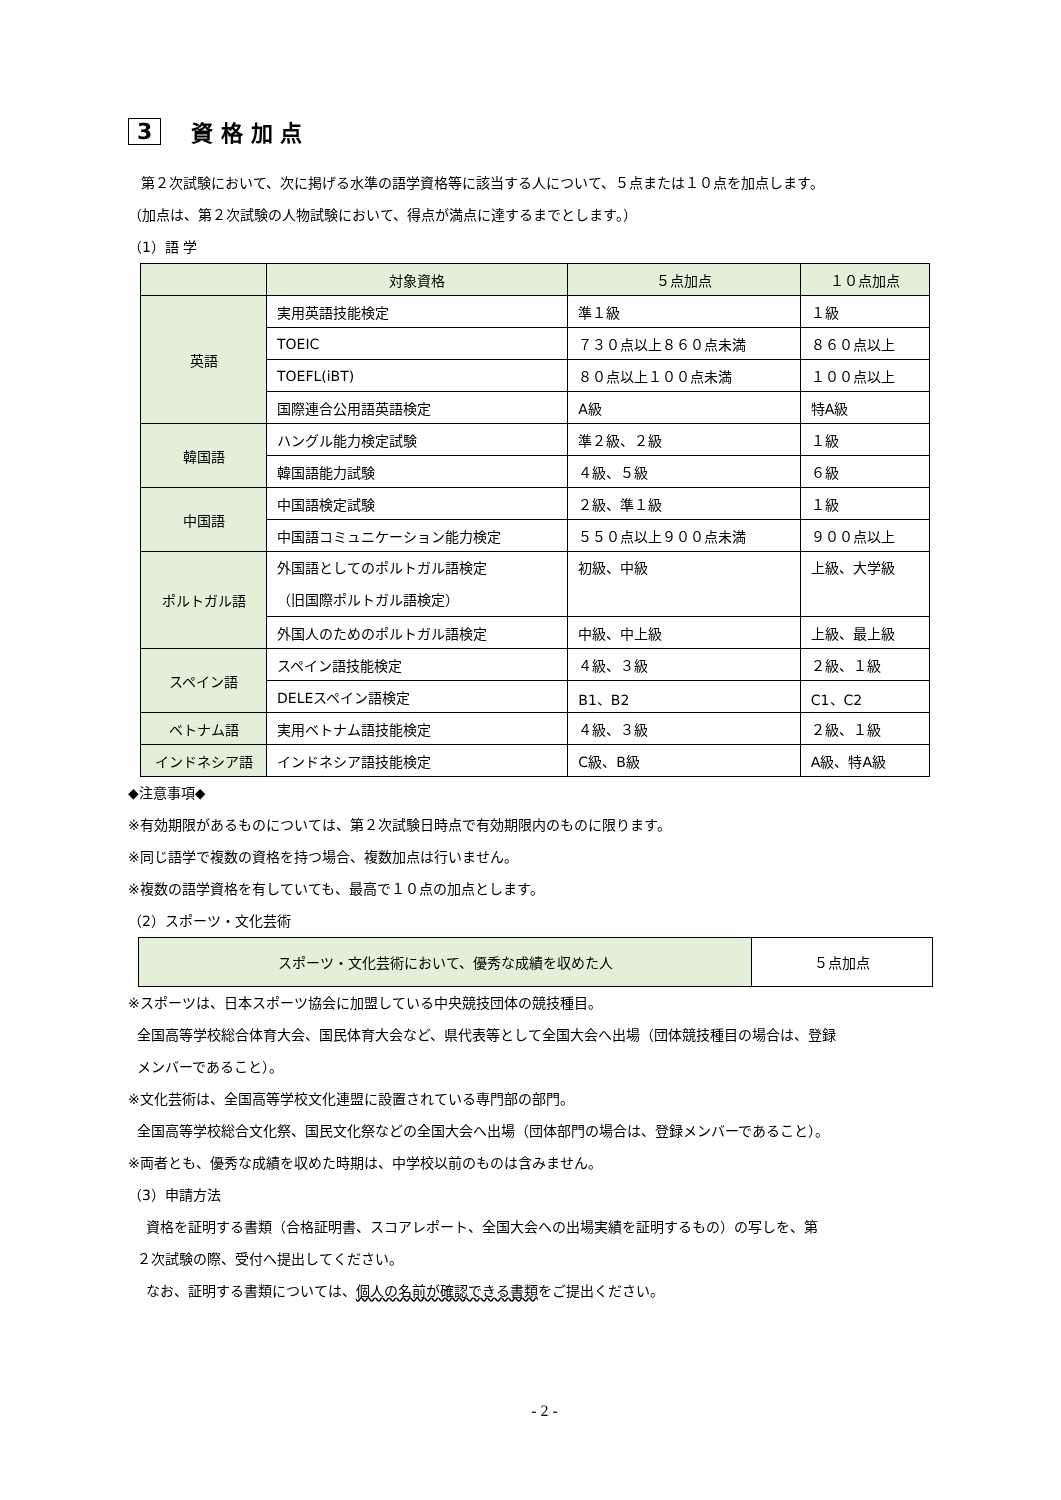3 資 格 加 点
第２次試験において、次に掲げる水準の語学資格等に該当する人について、５点または１０点を加点します。
（加点は、第２次試験の人物試験において、得点が満点に達するまでとします。）
（1）語 学
| | 対象資格 | ５点加点 | １０点加点 |
| --- | --- | --- | --- |
| 英語 | 実用英語技能検定 | 準１級 | １級 |
| | TOEIC | ７３０点以上８６０点未満 | ８６０点以上 |
| | TOEFL(iBT) | ８０点以上１００点未満 | １００点以上 |
| | 国際連合公用語英語検定 | A級 | 特A級 |
| 韓国語 | ハングル能力検定試験 | 準２級、２級 | １級 |
| | 韓国語能力試験 | ４級、５級 | ６級 |
| 中国語 | 中国語検定試験 | ２級、準１級 | １級 |
| | 中国語コミュニケーション能力検定 | ５５０点以上９００点未満 | ９００点以上 |
| ポルトガル語 | 外国語としてのポルトガル語検定 （旧国際ポルトガル語検定） | 初級、中級 | 上級、大学級 |
| | 外国人のためのポルトガル語検定 | 中級、中上級 | 上級、最上級 |
| スペイン語 | スペイン語技能検定 | ４級、３級 | ２級、１級 |
| | DELEスペイン語検定 | B1、B2 | C1、C2 |
| ベトナム語 | 実用ベトナム語技能検定 | ４級、３級 | ２級、１級 |
| インドネシア語 | インドネシア語技能検定 | C級、B級 | A級、特A級 |
◆注意事項◆
※有効期限があるものについては、第２次試験日時点で有効期限内のものに限ります。
※同じ語学で複数の資格を持つ場合、複数加点は行いません。
※複数の語学資格を有していても、最高で１０点の加点とします。
（2）スポーツ・文化芸術
| スポーツ・文化芸術において、優秀な成績を収めた人 | ５点加点 |
※スポーツは、日本スポーツ協会に加盟している中央競技団体の競技種目。
全国高等学校総合体育大会、国民体育大会など、県代表等として全国大会へ出場（団体競技種目の場合は、登録
メンバーであること）。
※文化芸術は、全国高等学校文化連盟に設置されている専門部の部門。
全国高等学校総合文化祭、国民文化祭などの全国大会へ出場（団体部門の場合は、登録メンバーであること）。
※両者とも、優秀な成績を収めた時期は、中学校以前のものは含みません。
（3）申請方法
資格を証明する書類（合格証明書、スコアレポート、全国大会への出場実績を証明するもの）の写しを、第
２次試験の際、受付へ提出してください。
なお、証明する書類については、個人の名前が確認できる書類をご提出ください。
- 2 -